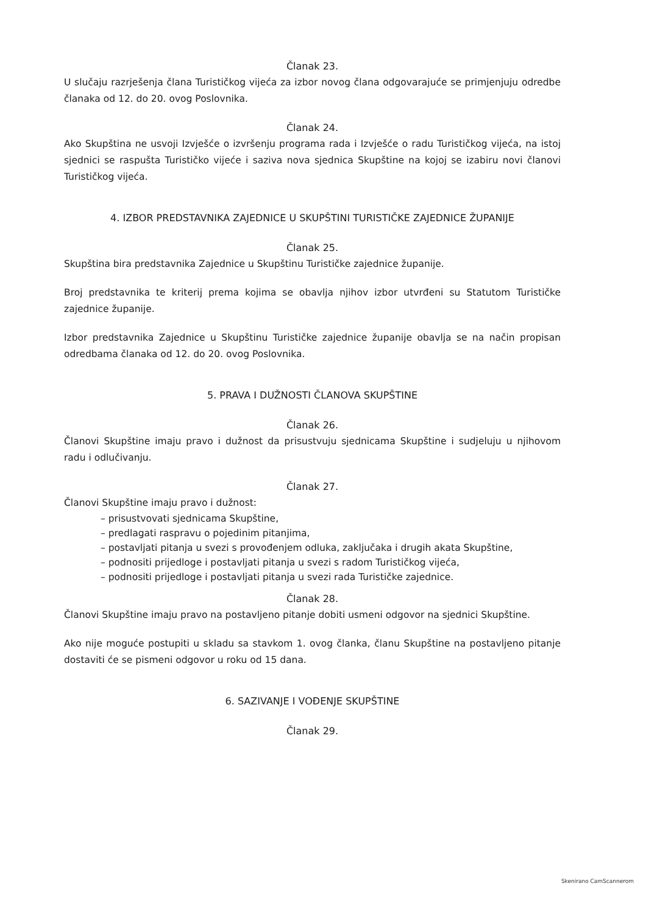Članak 23.
U slučaju razrješenja člana Turističkog vijeća za izbor novog člana odgovarajuće se primjenjuju odredbe članaka od 12. do 20. ovog Poslovnika.
Članak 24.
Ako Skupština ne usvoji Izvješće o izvršenju programa rada i Izvješće o radu Turističkog vijeća, na istoj sjednici se raspušta Turističko vijeće i saziva nova sjednica Skupštine na kojoj se izabiru novi članovi Turističkog vijeća.
4. IZBOR PREDSTAVNIKA ZAJEDNICE U SKUPŠTINI TURISTIČKE ZAJEDNICE ŽUPANIJE
Članak 25.
Skupština bira predstavnika Zajednice u Skupštinu Turističke zajednice županije.
Broj predstavnika te kriterij prema kojima se obavlja njihov izbor utvrđeni su Statutom Turističke zajednice županije.
Izbor predstavnika Zajednice u Skupštinu Turističke zajednice županije obavlja se na način propisan odredbama članaka od 12. do 20. ovog Poslovnika.
5. PRAVA I DUŽNOSTI ČLANOVA SKUPŠTINE
Članak 26.
Članovi Skupštine imaju pravo i dužnost da prisustvuju sjednicama Skupštine i sudjeluju u njihovom radu i odlučivanju.
Članak 27.
Članovi Skupštine imaju pravo i dužnost:
– prisustvovati sjednicama Skupštine,
– predlagati raspravu o pojedinim pitanjima,
– postavljati pitanja u svezi s provođenjem odluka, zaključaka i drugih akata Skupštine,
– podnositi prijedloge i postavljati pitanja u svezi s radom Turističkog vijeća,
– podnositi prijedloge i postavljati pitanja u svezi rada Turističke zajednice.
Članak 28.
Članovi Skupštine imaju pravo na postavljeno pitanje dobiti usmeni odgovor na sjednici Skupštine.
Ako nije moguće postupiti u skladu sa stavkom 1. ovog članka, članu Skupštine na postavljeno pitanje dostaviti će se pismeni odgovor u roku od 15 dana.
6. SAZIVANJE I VOĐENJE SKUPŠTINE
Članak 29.
Skenirano CamScannerom